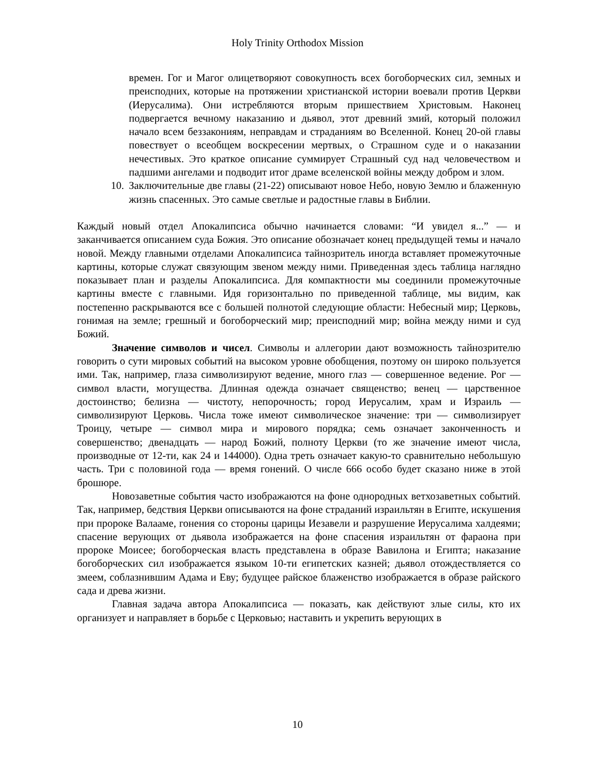Holy Trinity Orthodox Mission
времен. Гог и Магог олицетворяют совокупность всех богоборческих сил, земных и преисподних, которые на протяжении христианской истории воевали против Церкви (Иерусалима). Они истребляются вторым пришествием Христовым. Наконец подвергается вечному наказанию и дьявол, этот древний змий, который положил начало всем беззакониям, неправдам и страданиям во Вселенной. Конец 20-ой главы повествует о всеобщем воскресении мертвых, о Страшном суде и о наказании нечестивых. Это краткое описание суммирует Страшный суд над человечеством и падшими ангелами и подводит итог драме вселенской войны между добром и злом.
10.
Заключительные две главы (21-22) описывают новое Небо, новую Землю и блаженную жизнь спасенных. Это самые светлые и радостные главы в Библии.
Каждый новый отдел Апокалипсиса обычно начинается словами: “И увидел я...” — и заканчивается описанием суда Божия. Это описание обозначает конец предыдущей темы и начало новой. Между главными отделами Апокалипсиса тайнозритель иногда вставляет промежуточные картины, которые служат связующим звеном между ними. Приведенная здесь таблица наглядно показывает план и разделы Апокалипсиса. Для компактности мы соединили промежуточные картины вместе с главными. Идя горизонтально по приведенной таблице, мы видим, как постепенно раскрываются все с большей полнотой следующие области: Небесный мир; Церковь, гонимая на земле; грешный и богоборческий мир; преисподний мир; война между ними и суд Божий.
Значение символов и чисел. Символы и аллегории дают возможность тайнозрителю говорить о сути мировых событий на высоком уровне обобщения, поэтому он широко пользуется ими. Так, например, глаза символизируют ведение, много глаз — совершенное ведение. Рог — символ власти, могущества. Длинная одежда означает священство; венец — царственное достоинство; белизна — чистоту, непорочность; город Иерусалим, храм и Израиль — символизируют Церковь. Числа тоже имеют символическое значение: три — символизирует Троицу, четыре — символ мира и мирового порядка; семь означает законченность и совершенство; двенадцать — народ Божий, полноту Церкви (то же значение имеют числа, производные от 12-ти, как 24 и 144000). Одна треть означает какую-то сравнительно небольшую часть. Три с половиной года — время гонений. О числе 666 особо будет сказано ниже в этой брошюре.
Новозаветные события часто изображаются на фоне однородных ветхозаветных событий. Так, например, бедствия Церкви описываются на фоне страданий израильтян в Египте, искушения при пророке Валааме, гонения со стороны царицы Иезавели и разрушение Иерусалима халдеями; спасение верующих от дьявола изображается на фоне спасения израильтян от фараона при пророке Моисее; богоборческая власть представлена в образе Вавилона и Египта; наказание богоборческих сил изображается языком 10-ти египетских казней; дьявол отождествляется со змеем, соблазнившим Адама и Еву; будущее райское блаженство изображается в образе райского сада и древа жизни.
Главная задача автора Апокалипсиса — показать, как действуют злые силы, кто их организует и направляет в борьбе с Церковью; наставить и укрепить верующих в
10